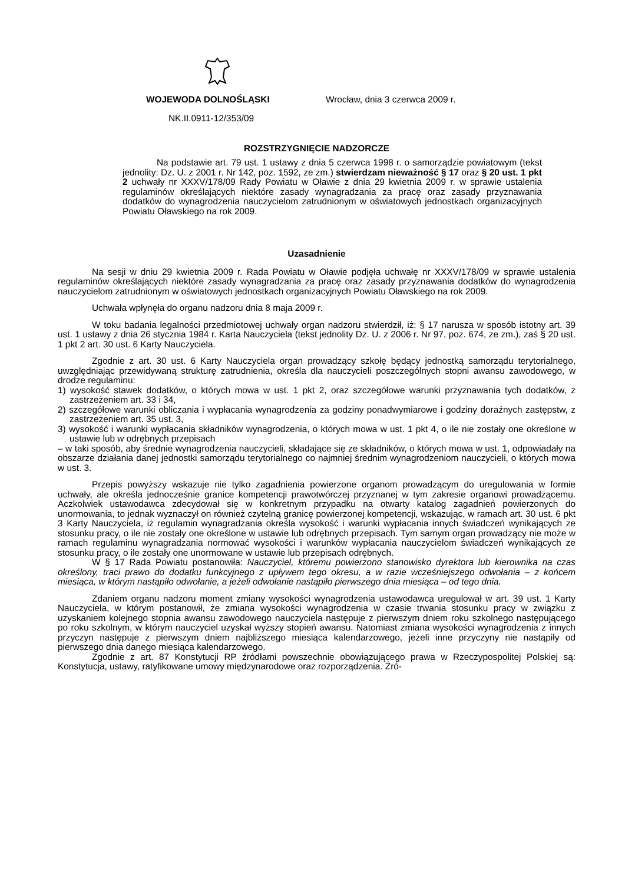WOJEWODA DOLNOŚLĄSKI Wrocław, dnia 3 czerwca 2009 r.
NK.II.0911-12/353/09
ROZSTRZYGNIĘCIE NADZORCZE
Na podstawie art. 79 ust. 1 ustawy z dnia 5 czerwca 1998 r. o samorządzie powiatowym (tekst jednolity: Dz. U. z 2001 r. Nr 142, poz. 1592, ze zm.) stwierdzam nieważność § 17 oraz § 20 ust. 1 pkt 2 uchwały nr XXXV/178/09 Rady Powiatu w Oławie z dnia 29 kwietnia 2009 r. w sprawie ustalenia regulaminów określających niektóre zasady wynagradzania za pracę oraz zasady przyznawania dodatków do wynagrodzenia nauczycielom zatrudnionym w oświatowych jednostkach organizacyjnych Powiatu Oławskiego na rok 2009.
Uzasadnienie
Na sesji w dniu 29 kwietnia 2009 r. Rada Powiatu w Oławie podjęła uchwałę nr XXXV/178/09 w sprawie ustalenia regulaminów określających niektóre zasady wynagradzania za pracę oraz zasady przyznawania dodatków do wynagrodzenia nauczycielom zatrudnionym w oświatowych jednostkach organizacyjnych Powiatu Oławskiego na rok 2009.
Uchwała wpłynęła do organu nadzoru dnia 8 maja 2009 r.
W toku badania legalności przedmiotowej uchwały organ nadzoru stwierdził, iż: § 17 narusza w sposób istotny art. 39 ust. 1 ustawy z dnia 26 stycznia 1984 r. Karta Nauczyciela (tekst jednolity Dz. U. z 2006 r. Nr 97, poz. 674, ze zm.), zaś § 20 ust. 1 pkt 2 art. 30 ust. 6 Karty Nauczyciela.
Zgodnie z art. 30 ust. 6 Karty Nauczyciela organ prowadzący szkołę będący jednostką samorządu terytorialnego, uwzględniając przewidywaną strukturę zatrudnienia, określa dla nauczycieli poszczególnych stopni awansu zawodowego, w drodze regulaminu:
1) wysokość stawek dodatków, o których mowa w ust. 1 pkt 2, oraz szczegółowe warunki przyznawania tych dodatków, z zastrzeżeniem art. 33 i 34,
2) szczegółowe warunki obliczania i wypłacania wynagrodzenia za godziny ponadwymiarowe i godziny doraźnych zastępstw, z zastrzeżeniem art. 35 ust. 3,
3) wysokość i warunki wypłacania składników wynagrodzenia, o których mowa w ust. 1 pkt 4, o ile nie zostały one określone w ustawie lub w odrębnych przepisach
– w taki sposób, aby średnie wynagrodzenia nauczycieli, składające się ze składników, o których mowa w ust. 1, odpowiadały na obszarze działania danej jednostki samorządu terytorialnego co najmniej średnim wynagrodzeniom nauczycieli, o których mowa w ust. 3.
Przepis powyższy wskazuje nie tylko zagadnienia powierzone organom prowadzącym do uregulowania w formie uchwały, ale określa jednocześnie granice kompetencji prawotwórczej przyznanej w tym zakresie organowi prowadzącemu. Aczkolwiek ustawodawca zdecydował się w konkretnym przypadku na otwarty katalog zagadnień powierzonych do unormowania, to jednak wyznaczył on również czytelną granicę powierzonej kompetencji, wskazując, w ramach art. 30 ust. 6 pkt 3 Karty Nauczyciela, iż regulamin wynagradzania określa wysokość i warunki wypłacania innych świadczeń wynikających ze stosunku pracy, o ile nie zostały one określone w ustawie lub odrębnych przepisach. Tym samym organ prowadzący nie może w ramach regulaminu wynagradzania normować wysokości i warunków wypłacania nauczycielom świadczeń wynikających ze stosunku pracy, o ile zostały one unormowane w ustawie lub przepisach odrębnych.
W § 17 Rada Powiatu postanowiła: Nauczyciel, któremu powierzono stanowisko dyrektora lub kierownika na czas określony, traci prawo do dodatku funkcyjnego z upływem tego okresu, a w razie wcześniejszego odwołania – z końcem miesiąca, w którym nastąpiło odwołanie, a jeżeli odwołanie nastąpiło pierwszego dnia miesiąca – od tego dnia.
Zdaniem organu nadzoru moment zmiany wysokości wynagrodzenia ustawodawca uregulował w art. 39 ust. 1 Karty Nauczyciela, w którym postanowił, że zmiana wysokości wynagrodzenia w czasie trwania stosunku pracy w związku z uzyskaniem kolejnego stopnia awansu zawodowego nauczyciela następuje z pierwszym dniem roku szkolnego następującego po roku szkolnym, w którym nauczyciel uzyskał wyższy stopień awansu. Natomiast zmiana wysokości wynagrodzenia z innych przyczyn następuje z pierwszym dniem najbliższego miesiąca kalendarzowego, jeżeli inne przyczyny nie nastąpiły od pierwszego dnia danego miesiąca kalendarzowego.
Zgodnie z art. 87 Konstytucji RP źródłami powszechnie obowiązującego prawa w Rzeczypospolitej Polskiej są: Konstytucja, ustawy, ratyfikowane umowy międzynarodowe oraz rozporządzenia. Źró-